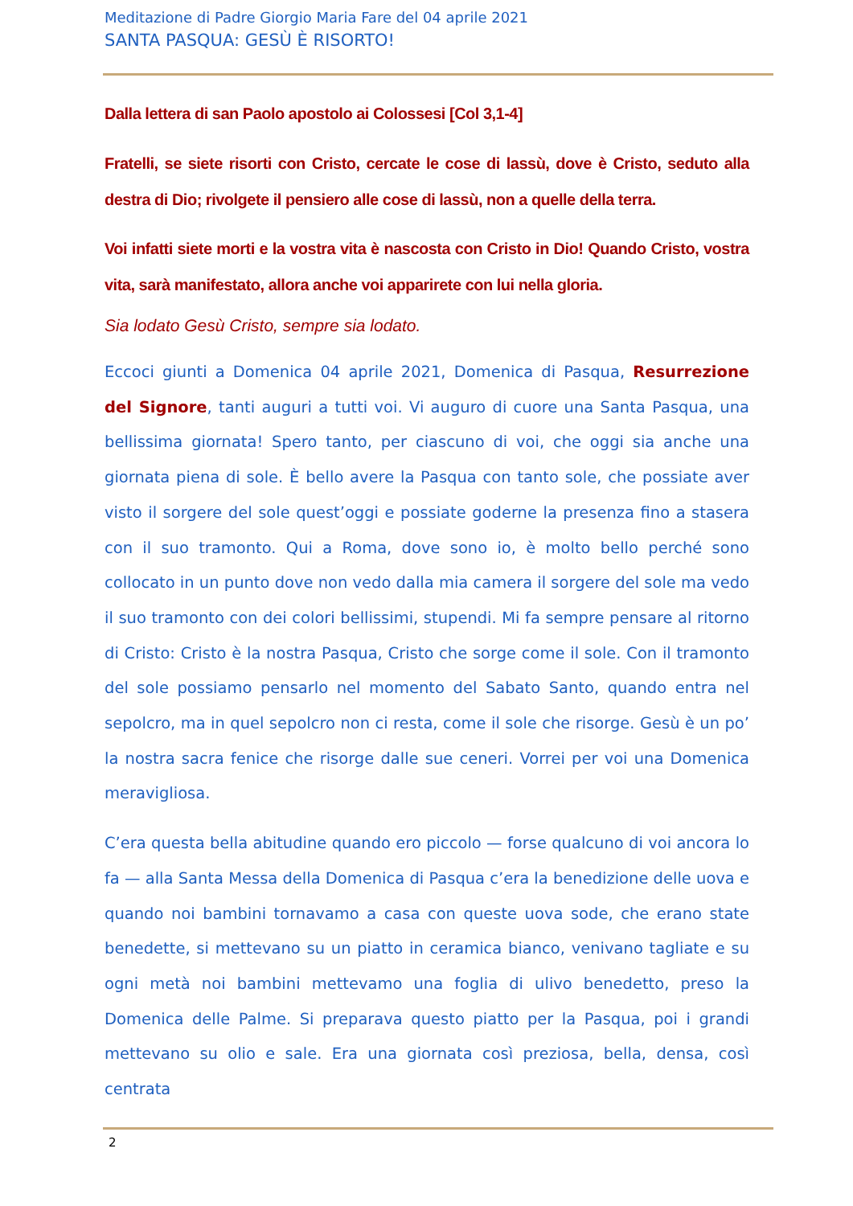Meditazione di Padre Giorgio Maria Fare del 04 aprile 2021
SANTA PASQUA: GESÙ È RISORTO!
Dalla lettera di san Paolo apostolo ai Colossesi [Col 3,1-4]
Fratelli, se siete risorti con Cristo, cercate le cose di lassù, dove è Cristo, seduto alla destra di Dio; rivolgete il pensiero alle cose di lassù, non a quelle della terra.
Voi infatti siete morti e la vostra vita è nascosta con Cristo in Dio! Quando Cristo, vostra vita, sarà manifestato, allora anche voi apparirete con lui nella gloria.
Sia lodato Gesù Cristo, sempre sia lodato.
Eccoci giunti a Domenica 04 aprile 2021, Domenica di Pasqua, Resurrezione del Signore, tanti auguri a tutti voi. Vi auguro di cuore una Santa Pasqua, una bellissima giornata! Spero tanto, per ciascuno di voi, che oggi sia anche una giornata piena di sole. È bello avere la Pasqua con tanto sole, che possiate aver visto il sorgere del sole quest’oggi e possiate goderne la presenza fino a stasera con il suo tramonto. Qui a Roma, dove sono io, è molto bello perché sono collocato in un punto dove non vedo dalla mia camera il sorgere del sole ma vedo il suo tramonto con dei colori bellissimi, stupendi. Mi fa sempre pensare al ritorno di Cristo: Cristo è la nostra Pasqua, Cristo che sorge come il sole. Con il tramonto del sole possiamo pensarlo nel momento del Sabato Santo, quando entra nel sepolcro, ma in quel sepolcro non ci resta, come il sole che risorge. Gesù è un po’ la nostra sacra fenice che risorge dalle sue ceneri. Vorrei per voi una Domenica meravigliosa.
C’era questa bella abitudine quando ero piccolo — forse qualcuno di voi ancora lo fa — alla Santa Messa della Domenica di Pasqua c’era la benedizione delle uova e quando noi bambini tornavamo a casa con queste uova sode, che erano state benedette, si mettevano su un piatto in ceramica bianco, venivano tagliate e su ogni metà noi bambini mettevamo una foglia di ulivo benedetto, preso la Domenica delle Palme. Si preparava questo piatto per la Pasqua, poi i grandi mettevano su olio e sale. Era una giornata così preziosa, bella, densa, così centrata
2